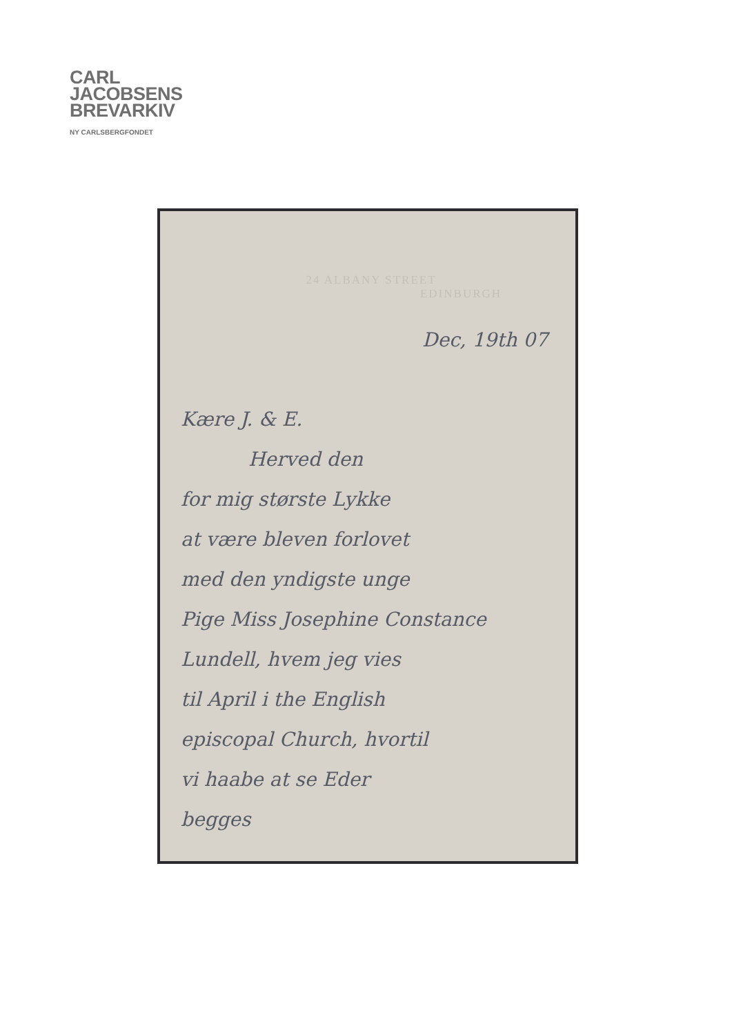CARL
JACOBSENS
BREVARKIV
NY CARLSBERGFONDET
24 ALBANY STREET
EDINBURGH
Dec, 19th 07
Kære J. & E.
Herved den
for mig største Lykke
at være bleven forlovet
med den yndigste unge
Pige Miss Josephine Constance
Lundell, hvem jeg vies
til April i the English
episcopal Church, hvortil
vi haabe at se Eder
begges